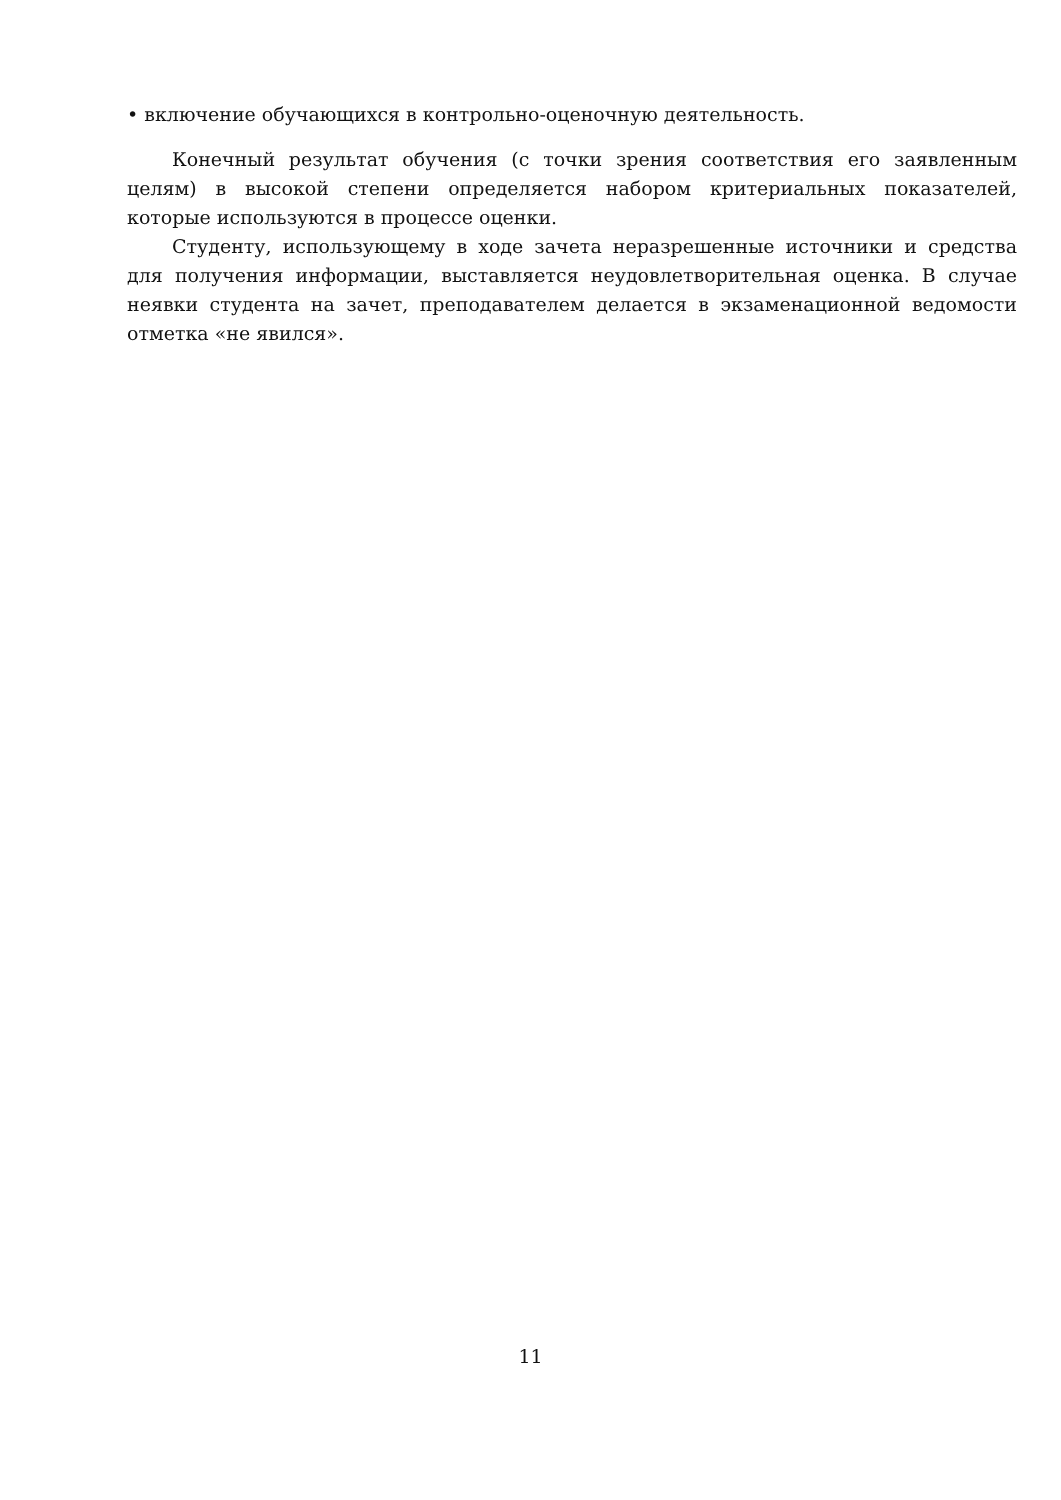• включение обучающихся в контрольно-оценочную деятельность.
Конечный результат обучения (с точки зрения соответствия его заявленным целям) в высокой степени определяется набором критериальных показателей, которые используются в процессе оценки.
Студенту, использующему в ходе зачета неразрешенные источники и средства для получения информации, выставляется неудовлетворительная оценка. В случае неявки студента на зачет, преподавателем делается в экзаменационной ведомости отметка «не явился».
11